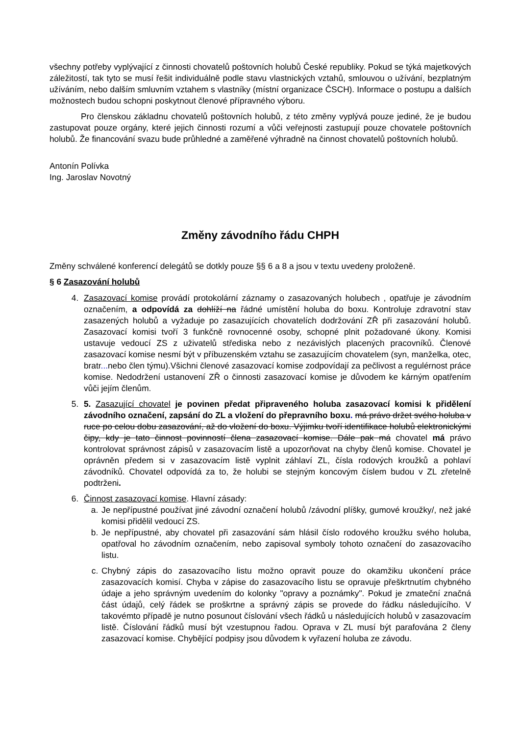všechny potřeby vyplývající z činnosti chovatelů poštovních holubů České republiky. Pokud se týká majetkových záležitostí, tak tyto se musí řešit individuálně podle stavu vlastnických vztahů, smlouvou o užívání, bezplatným užíváním, nebo dalším smluvním vztahem s vlastníky (místní organizace ČSCH). Informace o postupu a dalších možnostech budou schopni poskytnout členové přípravného výboru.
Pro členskou základnu chovatelů poštovních holubů, z této změny vyplývá pouze jediné, že je budou zastupovat pouze orgány, které jejich činnosti rozumí a vůči veřejnosti zastupují pouze chovatele poštovních holubů. Že financování svazu bude průhledné a zaměřené výhradně na činnost chovatelů poštovních holubů.
Antonín Polívka
Ing. Jaroslav Novotný
Změny závodního řádu CHPH
Změny schválené konferencí delegátů se dotkly pouze §§ 6 a 8 a jsou v textu uvedeny proloženě.
§ 6 Zasazování holubů
4. Zasazovací komise provádí protokolární záznamy o zasazovaných holubech , opatřuje je závodním označením, a odpovídá za dohlíží na řádné umístění holuba do boxu. Kontroluje zdravotní stav zasazených holubů a vyžaduje po zasazujících chovatelích dodržování ZŘ při zasazování holubů. Zasazovací komisi tvoří 3 funkčně rovnocenné osoby, schopné plnit požadované úkony. Komisi ustavuje vedoucí ZS z uživatelů střediska nebo z nezávislých placených pracovníků. Členové zasazovací komise nesmí být v příbuzenském vztahu se zasazujícím chovatelem (syn, manželka, otec, bratr... nebo člen týmu).Všichni členové zasazovací komise zodpovídají za pečlivost a regulérnost práce komise. Nedodržení ustanovení ZŘ o činnosti zasazovací komise je důvodem ke kárným opatřením vůči jejím členům.
5. 5. Zasazující chovatel je povinen předat připraveného holuba zasazovací komisi k přidělení závodního označení, zapsání do ZL a vložení do přepravního boxu. má právo držet svého holuba v ruce po celou dobu zasazování, až do vložení do boxu. Výjimku tvoří identifikace holubů elektronickými čipy, kdy je tato činnost povinností člena zasazovací komise. Dále pak má chovatel má právo kontrolovat správnost zápisů v zasazovacím listě a upozorňovat na chyby členů komise. Chovatel je oprávněn předem si v zasazovacím listě vyplnit záhlaví ZL, čísla rodových kroužků a pohlaví závodníků. Chovatel odpovídá za to, že holubi se stejným koncovým číslem budou v ZL zřetelně podtrženi.
6. Činnost zasazovací komise. Hlavní zásady:
a. Je nepřípustné používat jiné závodní označení holubů /závodní plíšky, gumové kroužky/, než jaké komisi přidělil vedoucí ZS.
b. Je nepřípustné, aby chovatel při zasazování sám hlásil číslo rodového kroužku svého holuba, opatřoval ho závodním označením, nebo zapisoval symboly tohoto označení do zasazovacího listu.
c. Chybný zápis do zasazovacího listu možno opravit pouze do okamžiku ukončení práce zasazovacích komisí. Chyba v zápise do zasazovacího listu se opravuje přeškrtnutím chybného údaje a jeho správným uvedením do kolonky "opravy a poznámky". Pokud je zmateční značná část údajů, celý řádek se proškrtne a správný zápis se provede do řádku následujícího. V takovémto případě je nutno posunout číslování všech řádků u následujících holubů v zasazovacím listě. Číslování řádků musí být vzestupnou řadou. Oprava v ZL musí být parafována 2 členy zasazovací komise. Chybějící podpisy jsou důvodem k vyřazení holuba ze závodu.